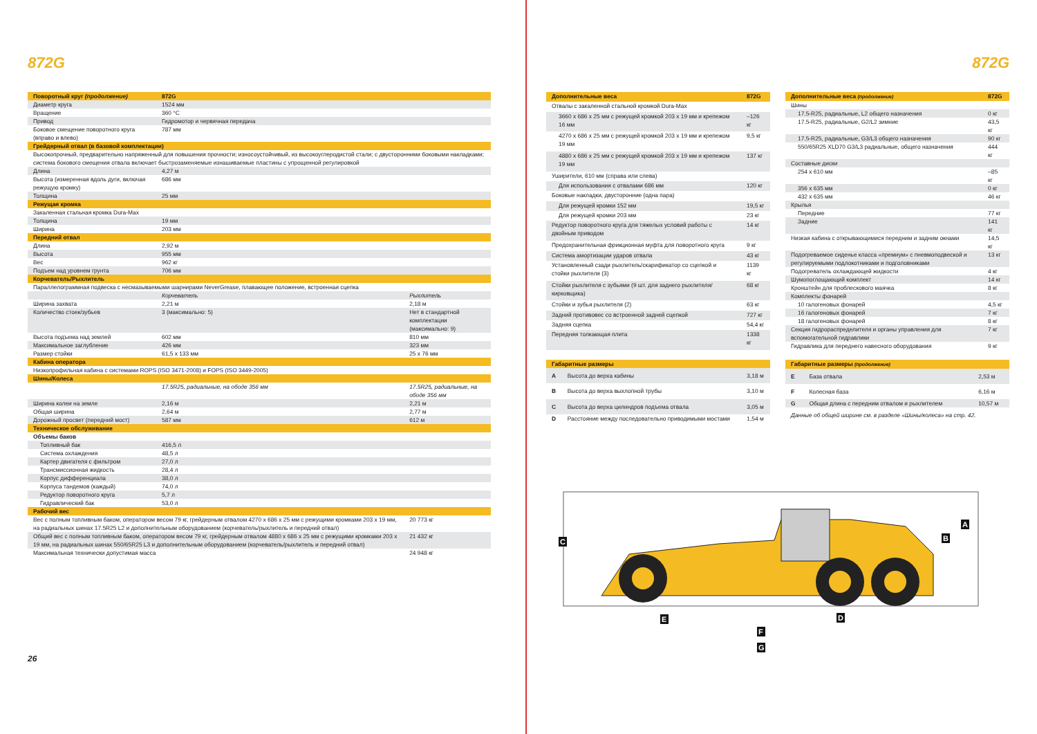872G
| Поворотный круг (продолжение) | 872G | | |
| --- | --- | --- | --- |
| Диаметр круга | 1524 мм | | |
| Вращение | 360 °C | | |
| Привод | Гидромотор и червячная передача | | |
| Боковое смещение поворотного круга (вправо и влево) | 787 мм | | |
| Грейдерный отвал (в базовой комплектации) | | | |
| Высокопрочный, предварительно напряженный для повышения прочности; износоустойчивый, из высокоуглеродистой стали; с двусторонними боковыми накладками; система бокового смещения отвала включает быстрозаменяемые изнашиваемые пластины с упрощенной регулировкой | | | |
| Длина | 4,27 м | | |
| Высота (измеренная вдоль дуги, включая режущую кромку) | 686 мм | | |
| Толщина | 25 мм | | |
| Режущая кромка | | | |
| Закаленная стальная кромка Dura-Max | | | |
| Толщина | 19 мм | | |
| Ширина | 203 мм | | |
| Передний отвал | | | |
| Длина | 2,92 м | | |
| Высота | 955 мм | | |
| Вес | 962 кг | | |
| Подъем над уровнем грунта | 706 мм | | |
| Корчеватель/Рыхлитель | | | |
| Параллелограммная подвеска с несмазываемыми шарнирами NeverGrease, плавающее положение, встроенная сцепка | | | |
| | Корчеватель | | Рыхлитель |
| Ширина захвата | 2,21 м | | 2,18 м |
| Количество стоек/зубьев | 3 (максимально: 5) | | Нет в стандартной комплектации (максимально: 9) |
| Высота подъема над землей | 602 мм | | 810 мм |
| Максимальное заглубление | 426 мм | | 323 мм |
| Размер стойки | 61,5 x 133 мм | | 25 x 76 мм |
| Кабина оператора | | | |
| Низкопрофильная кабина с системами ROPS (ISO 3471-2008) и FOPS (ISO 3449-2005) | | | |
| Шины/Колеса | | | |
| | | 17.5R25, радиальные, на ободе 356 мм | 17.5R25, радиальные, на ободе 356 мм |
| Ширина колеи на земле | | 2,16 м | 2,21 м |
| Общая ширина | | 2,64 м | 2,77 м |
| Дорожный просвет (передний мост) | | 587 мм | 612 м |
| Техническое обслуживание | | | |
| Объемы баков | | | |
| Топливный бак | 416,5 л | | |
| Система охлаждения | 48,5 л | | |
| Картер двигателя с фильтром | 27,0 л | | |
| Трансмиссионная жидкость | 28,4 л | | |
| Корпус дифференциала | 38,0 л | | |
| Корпуса тандемов (каждый) | 74,0 л | | |
| Редуктор поворотного круга | 5,7 л | | |
| Гидравлический бак | 53,0 л | | |
| Рабочий вес | | | |
| Вес с полным топливным баком, оператором весом 79 кг, грейдерным отвалом 4270 x 686 x 25 мм с режущими кромками 203 x 19 мм, на радиальных шинах 17.5R25 L2 и дополнительным оборудованием (корчеватель/рыхлитель и передний отвал) | | | 20 773 кг |
| Общий вес с полным топливным баком, оператором весом 79 кг, грейдерным отвалом 4880 x 686 x 25 мм с режущими кромками 203 x 19 мм, на радиальных шинах 550/65R25 L3 и дополнительным оборудованием (корчеватель/рыхлитель и передний отвал) | | | 21 432 кг |
| Максимальная технически допустимая масса | | | 24 948 кг |
26
872G
| Дополнительные веса | 872G |
| --- | --- |
| Отвалы с закаленной стальной кромкой Dura-Max | |
| 3660 x 686 x 25 мм с режущей кромкой 203 x 19 мм и крепежом 16 мм | –126 кг |
| 4270 x 686 x 25 мм с режущей кромкой 203 x 19 мм и крепежом 19 мм | 9,5 кг |
| 4880 x 686 x 25 мм с режущей кромкой 203 x 19 мм и крепежом 19 мм | 137 кг |
| Уширители, 610 мм (справа или слева) | |
| Для использования с отвалами 686 мм | 120 кг |
| Боковые накладки, двусторонние (одна пара) | |
| Для режущей кромки 152 мм | 19,5 кг |
| Для режущей кромки 203 мм | 23 кг |
| Редуктор поворотного круга для тяжелых условий работы с двойным приводом | 14 кг |
| Предохранительная фрикционная муфта для поворотного круга | 9 кг |
| Система амортизации ударов отвала | 43 кг |
| Установленный сзади рыхлитель/скарификатор со сцепкой и стойки рыхлителя (3) | 1139 кг |
| Стойки рыхлителя с зубьями (9 шт. для заднего рыхлителя/кирковщика) | 68 кг |
| Стойки и зубья рыхлителя (2) | 63 кг |
| Задний противовес со встроенной задней сцепкой | 727 кг |
| Задняя сцепка | 54,4 кг |
| Передняя толкающая плита | 1338 кг |
| Дополнительные веса (продолжение) | 872G |
| --- | --- |
| Шины | |
| 17.5-R25, радиальные, L2 общего назначения | 0 кг |
| 17.5-R25, радиальные, G2/L2 зимние | 43,5 кг |
| 17.5-R25, радиальные, G3/L3 общего назначения | 90 кг |
| 550/65R25 XLD70 G3/L3 радиальные, общего назначения | 444 кг |
| Составные диски | |
| 254 x 610 мм | –85 кг |
| 356 x 635 мм | 0 кг |
| 432 x 635 мм | 46 кг |
| Крылья | |
| Передние | 77 кг |
| Задние | 141 кг |
| Низкая кабина с открывающимися передним и задним окнами | 14,5 кг |
| Подогреваемое сиденье класса «премиум» с пневмоподвеской и регулируемыми подлокотниками и подголовниками | 13 кг |
| Подогреватель охлаждающей жидкости | 4 кг |
| Шумопоглощающий комплект | 14 кг |
| Кронштейн для проблескового маячка | 8 кг |
| Комплекты фонарей | |
| 10 галогеновых фонарей | 4,5 кг |
| 16 галогеновых фонарей | 7 кг |
| 18 галогеновых фонарей | 8 кг |
| Секция гидрораспределителя и органы управления для вспомогательной гидравлики | 7 кг |
| Гидравлика для переднего навесного оборудования | 9 кг |
| Габаритные размеры | | |
| --- | --- | --- |
| A | Высота до верха кабины | 3,18 м |
| B | Высота до верха выхлопной трубы | 3,10 м |
| C | Высота до верха цилиндров подъема отвала | 3,05 м |
| D | Расстояние между последовательно приводимыми мостами | 1,54 м |
| Габаритные размеры (продолжение) | | |
| --- | --- | --- |
| E | База отвала | 2,53 м |
| F | Колесная база | 6,16 м |
| G | Общая длина с передним отвалом и рыхлителем | 10,57 м |
Данные об общей ширине см. в разделе «Шины/колеса» на стр. 42.
A
B
C
D
E
F
G